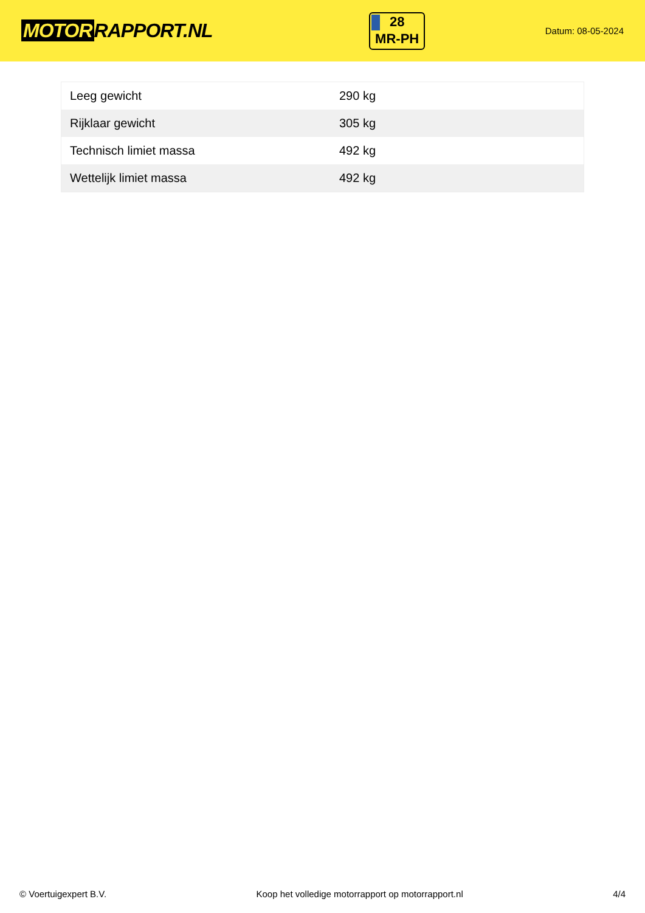MOTOR RAPPORT.NL
28
MR-PH
Datum: 08-05-2024
| Leeg gewicht | 290 kg |
| Rijklaar gewicht | 305 kg |
| Technisch limiet massa | 492 kg |
| Wettelijk limiet massa | 492 kg |
© Voertuigexpert B.V. Koop het volledige motorrapport op motorrapport.nl 4/4